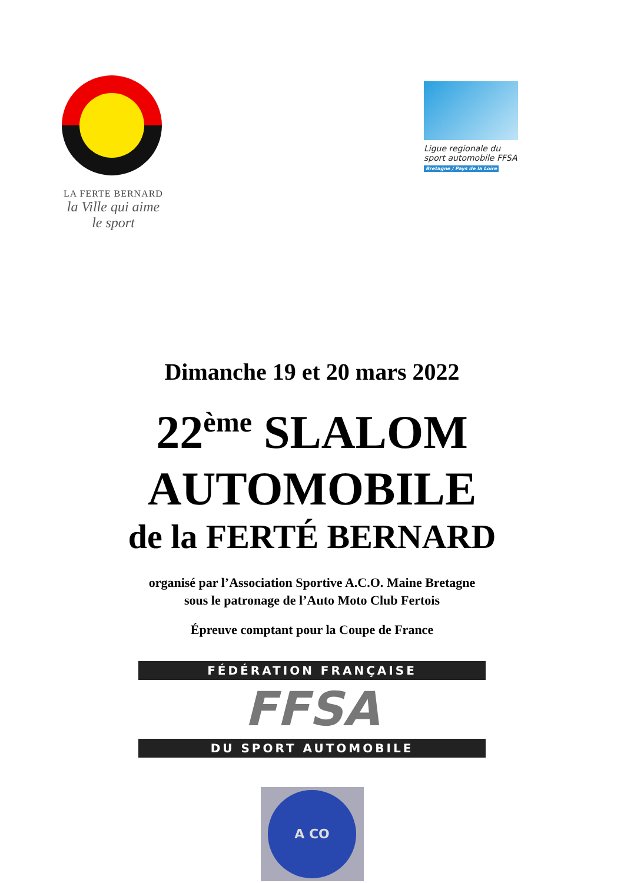LA FERTE BERNARD
la Ville qui aime le sport
Ligue regionale du sport automobile FFSA
Bretagne / Pays de la Loire
Dimanche 19 et 20 mars 2022
22<sup>ème</sup> SLALOM
AUTOMOBILE
de la FERTÉ BERNARD
organisé par l’Association Sportive A.C.O. Maine Bretagne
sous le patronage de l’Auto Moto Club Fertois
Épreuve comptant pour la Coupe de France
FÉDÉRATION FRANÇAISE
FFSA
DU SPORT AUTOMOBILE
A CO